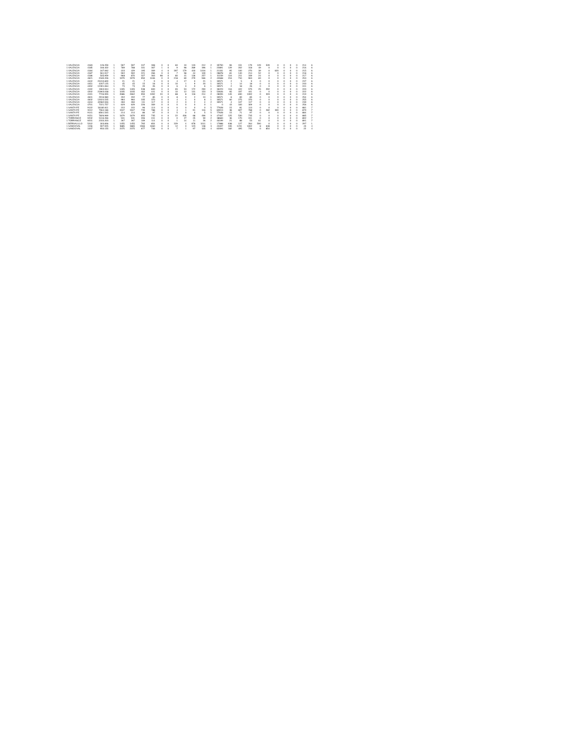| 1 VALENCIA | 4183 | 126.259 | 1 | 597 | 597 | 247 | 308 | 0 | 0 | 60 | 19 | 133 | 212 | 2 | 35750 | 96 | 151 | 179 | 129 | 529 | 0 | 0 | 0 | 0 | 214 | 6 |
| 1 VALENCIA | 4185 | 166.402 | 1 | 789 | 788 | 331 | 367 | 1 | 0 | 9 | 98 | 289 | 396 | 1 | 22891 | 129 | 202 | 318 | 49 | 0 | 0 | 0 | 0 | 0 | 216 | 6 |
| 1 VALENCIA | 4184 | 167.062 | 1 | 433 | 429 | 195 | 309 | 4 | 0 | 397 | 179 | 440 | 1016 | 1 | 21331 | 95 | 100 | 270 | 39 | 0 | 620 | 0 | 0 | 0 | 215 | 6 |
| 1 VALENCIA | 4187 | 561.917 | 1 | 592 | 592 | 221 | 266 | 0 | 0 | 7 | 58 | 44 | 109 | 1 | 28878 | 81 | 140 | 214 | 52 | 0 | 0 | 0 | 0 | 0 | 218 | 6 |
| 1 VALENCIA | 4186 | 505.959 | 1 | 968 | 870 | 327 | 363 | 98 | 0 | 80 | 41 | 136 | 257 | 1 | 31159 | 116 | 211 | 339 | 24 | 0 | 0 | 0 | 0 | 0 | 217 | 6 |
| 1 VALENCIA | 4621 | 2185.206 | 1 | 1979 | 1979 | 950 | 1046 | 0 | 0 | 218 | 69 | 279 | 566 | 2 | 42668 | 216 | 734 | 963 | 83 | 0 | 0 | 0 | 0 | 0 | 253 | 6 |
| 1 VALENCIA | 4442 | 23410.849 | 1 | 21 | 21 | 7 | 9 | 0 | 0 | 4 | 17 | 0 | 21 | 1 | 30571 | 2 | 5 | 9 | 0 | 0 | 0 | 0 | 0 | 0 | 237 | 6 |
| 1 VALENCIA | 4451 | 4207.125 | 1 | 45 | 45 | 15 | 18 | 0 | 0 | 10 | 1 | 9 | 20 | 1 | 30571 | 1 | 14 | 18 | 0 | 0 | 0 | 0 | 0 | 0 | 240 | 6 |
| 1 VALENCIA | 4452 | 12391.064 | 1 | 73 | 73 | 20 | 26 | 0 | 0 | 6 | 0 | 0 | 6 | 1 | 30571 | 2 | 18 | 26 | 0 | 0 | 0 | 0 | 0 | 0 | 241 | 6 |
| 1 VALENCIA | 4192 | 1963.944 | 1 | 1405 | 1405 | 538 | 600 | 0 | 0 | 65 | 53 | 172 | 290 | 2 | 36223 | 116 | 422 | 575 | 25 | 292 | 0 | 0 | 0 | 0 | 220 | 6 |
| 1 VALENCIA | 4202 | 21963.038 | 1 | 1035 | 1035 | 402 | 441 | 0 | 0 | 10 | 12 | 131 | 153 | 3 | 53626 | 65 | 337 | 441 | 0 | 0 | 0 | 0 | 0 | 0 | 222 | 6 |
| 1 VALENCIA | 4191 | 7746.955 | 1 | 2686 | 2662 | 955 | 1092 | 24 | 0 | 88 | 8 | 118 | 214 | 2 | 28055 | 145 | 830 | 1092 | 0 | 303 | 0 | 0 | 0 | 0 | 219 | 6 |
| 1 VALENCIA | 4631 | 2916.980 | 1 | 202 | 202 | 77 | 85 | 0 | 0 | 8 | 0 | 2 | 10 | 1 | 30571 | 8 | 69 | 85 | 0 | 0 | 0 | 0 | 0 | 0 | 254 | 6 |
| 1 VALENCIA | 4632 | 12024.535 | 1 | 984 | 984 | 335 | 370 | 0 | 0 | 4 | 4 | 0 | 8 | 1 | 30571 | 60 | 275 | 370 | 0 | 0 | 0 | 0 | 0 | 0 | 255 | 6 |
| 1 VALENCIA | 4444 | 42082.946 | 1 | 260 | 260 | 111 | 117 | 0 | 0 | 2 | 0 | 2 | 4 | 2 | 30571 | 4 | 107 | 117 | 0 | 0 | 0 | 0 | 0 | 0 | 239 | 6 |
| 1 VALENCIA | 4701 | 7221.757 | 1 | 629 | 629 | 226 | 309 | 0 | 0 | 0 | 0 | 0 | 0 | 1 | 0 | 43 | 183 | 309 | 0 | 0 | 0 | 0 | 0 | 0 | 256 | 6 |
| 1 SANTA FE | 9122 | 18182.611 | 1 | 222 | 222 | 96 | 113 | 0 | 0 | 0 | 0 | 0 | 0 | 5 | 77628 | 15 | 81 | 113 | 0 | 0 | 0 | 0 | 0 | 0 | 881 | 7 |
| 1 SANTA FE | 9112 | 7564.186 | 1 | 1947 | 1947 | 735 | 788 | 0 | 0 | 4 | 1 | 91 | 116 | 5 | 83913 | 38 | 697 | 788 | 0 | 282 | 300 | 0 | 0 | 0 | 879 | 7 |
| 1 SANTA FE | 9141 | 8561.545 | 1 | 214 | 214 | 86 | 97 | 0 | 0 | 5 | 0 | 0 | 5 | 5 | 77628 | 15 | 71 | 97 | 0 | 0 | 0 | 0 | 0 | 0 | 884 | 7 |
| 1 SANTA FE | 9151 | 7826.969 | 1 | 1679 | 1679 | 655 | 735 | 0 | 0 | 22 | 406 | 68 | 496 | 3 | 47467 | 125 | 530 | 735 | 0 | 0 | 0 | 0 | 0 | 0 | 885 | 7 |
| 1 TORRANCE | 9232 | 5116.266 | 1 | 531 | 531 | 206 | 241 | 0 | 0 | 0 | 27 | 25 | 59 | 2 | 38683 | 36 | 170 | 241 | 0 | 0 | 0 | 0 | 0 | 0 | 892 | 7 |
| 1 TORRANCE | 9231 | 2333.203 | 1 | 267 | 267 | 109 | 114 | 0 | 0 | 1 | 14 | 11 | 26 | 2 | 40199 | 21 | 88 | 53 | 61 | 0 | 0 | 0 | 0 | 0 | 891 | 7 |
| 1 BERNALILLO | 5242 | 303.836 | 1 | 1455 | 1455 | 765 | 854 | 0 | 0 | 329 | 4 | 678 | 1011 | 1 | 17888 | 638 | 127 | 264 | 590 | 0 | 0 | 0 | 0 | 0 | 297 | 1 |
| 1 SANDOVAL | 1156 | 597.925 | 1 | 3885 | 3885 | 1566 | 1660 | 0 | 0 | 12 | 0 | 123 | 138 | 3 | 43407 | 335 | 1231 | 1652 | 8 | 648 | 0 | 0 | 0 | 0 | 43 | 4 |
| 1 SANDOVAL | 1037 | 950.155 | 1 | 2375 | 2375 | 677 | 746 | 0 | 0 | 7 | 1 | 97 | 105 | 4 | 62094 | 182 | 495 | 746 | 0 | 854 | 0 | 0 | 0 | 0 | 22 | 4 |